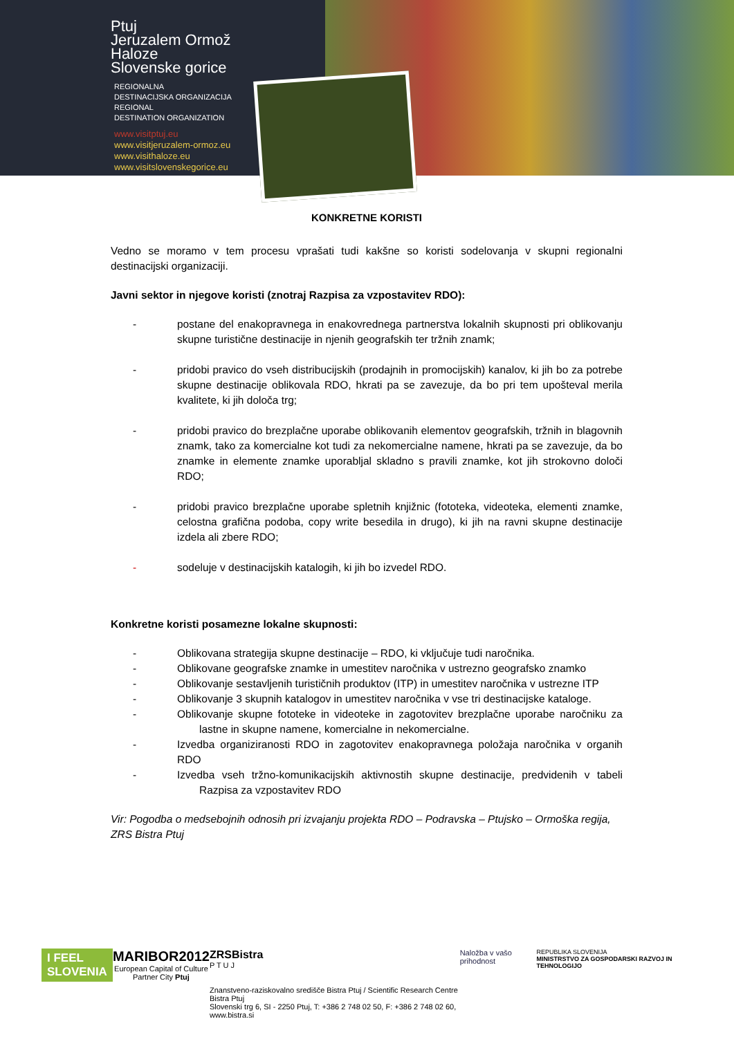Ptuj
Jeruzalem Ormož
Haloze
Slovenske gorice
REGIONALNA
DESTINACIJSKA ORGANIZACIJA
REGIONAL
DESTINATION ORGANIZATION
www.visitptuj.eu
www.visitjeruzalem-ormoz.eu
www.visithaloze.eu
www.visitslovenskegorice.eu
KONKRETNE KORISTI
Vedno se moramo v tem procesu vprašati tudi kakšne so koristi sodelovanja v skupni regionalni destinacijski organizaciji.
Javni sektor in njegove koristi (znotraj Razpisa za vzpostavitev RDO):
- postane del enakopravnega in enakovrednega partnerstva lokalnih skupnosti pri oblikovanju skupne turistične destinacije in njenih geografskih ter tržnih znamk;
- pridobi pravico do vseh distribucijskih (prodajnih in promocijskih) kanalov, ki jih bo za potrebe skupne destinacije oblikovala RDO, hkrati pa se zavezuje, da bo pri tem upošteval merila kvalitete, ki jih določa trg;
- pridobi pravico do brezplačne uporabe oblikovanih elementov geografskih, tržnih in blagovnih znamk, tako za komercialne kot tudi za nekomercialne namene, hkrati pa se zavezuje, da bo znamke in elemente znamke uporabljal skladno s pravili znamke, kot jih strokovno določi RDO;
- pridobi pravico brezplačne uporabe spletnih knjižnic (fototeka, videoteka, elementi znamke, celostna grafična podoba, copy write besedila in drugo), ki jih na ravni skupne destinacije izdela ali zbere RDO;
- sodeluje v destinacijskih katalogih, ki jih bo izvedel RDO.
Konkretne koristi posamezne lokalne skupnosti:
- Oblikovana strategija skupne destinacije – RDO, ki vključuje tudi naročnika.
- Oblikovane geografske znamke in umestitev naročnika v ustrezno geografsko znamko
- Oblikovanje sestavljenih turističnih produktov (ITP) in umestitev naročnika v ustrezne ITP
- Oblikovanje 3 skupnih katalogov in umestitev naročnika v vse tri destinacijske kataloge.
- Oblikovanje skupne fototeke in videoteke in zagotovitev brezplačne uporabe naročniku za lastne in skupne namene, komercialne in nekomercialne.
- Izvedba organiziranosti RDO in zagotovitev enakopravnega položaja naročnika v organih RDO
- Izvedba vseh tržno-komunikacijskih aktivnostih skupne destinacije, predvidenih v tabeli Razpisa za vzpostavitev RDO
Vir: Pogodba o medsebojnih odnosih pri izvajanju projekta RDO – Podravska – Ptujsko – Ormoška regija, ZRS Bistra Ptuj
I FEEL SLOVENIA
MARIBOR2012
European Capital of Culture
Partner City Ptuj
ZRSBistra
P T U J
Znanstveno-raziskovalno središče Bistra Ptuj / Scientific Research Centre Bistra Ptuj
Slovenski trg 6, SI - 2250 Ptuj, T: +386 2 748 02 50, F: +386 2 748 02 60, www.bistra.si
Naložba v vašo prihodnost
REPUBLIKA SLOVENIJA
MINISTRSTVO ZA GOSPODARSKI RAZVOJ IN TEHNOLOGIJO